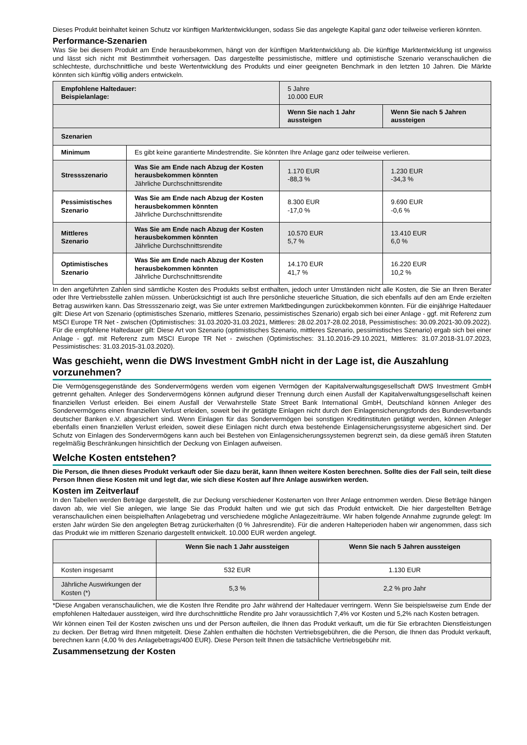Dieses Produkt beinhaltet keinen Schutz vor künftigen Marktentwicklungen, sodass Sie das angelegte Kapital ganz oder teilweise verlieren könnten.
Performance-Szenarien
Was Sie bei diesem Produkt am Ende herausbekommen, hängt von der künftigen Marktentwicklung ab. Die künftige Marktentwicklung ist ungewiss und lässt sich nicht mit Bestimmtheit vorhersagen. Das dargestellte pessimistische, mittlere und optimistische Szenario veranschaulichen die schlechteste, durchschnittliche und beste Wertentwicklung des Produkts und einer geeigneten Benchmark in den letzten 10 Jahren. Die Märkte könnten sich künftig völlig anders entwickeln.
| Empfohlene Haltedauer: Beispielanlage: | | 5 Jahre 10.000 EUR | |
| | | Wenn Sie nach 1 Jahr aussteigen | Wenn Sie nach 5 Jahren aussteigen |
| Szenarien | | | |
| Minimum | Es gibt keine garantierte Mindestrendite. Sie könnten Ihre Anlage ganz oder teilweise verlieren. | | |
| Stressszenario | Was Sie am Ende nach Abzug der Kosten herausbekommen könnten Jährliche Durchschnittsrendite | 1.170 EUR -88,3 % | 1.230 EUR -34,3 % |
| Pessimistisches Szenario | Was Sie am Ende nach Abzug der Kosten herausbekommen könnten Jährliche Durchschnittsrendite | 8.300 EUR -17,0 % | 9.690 EUR -0,6 % |
| Mittleres Szenario | Was Sie am Ende nach Abzug der Kosten herausbekommen könnten Jährliche Durchschnittsrendite | 10.570 EUR 5,7 % | 13.410 EUR 6,0 % |
| Optimistisches Szenario | Was Sie am Ende nach Abzug der Kosten herausbekommen könnten Jährliche Durchschnittsrendite | 14.170 EUR 41,7 % | 16.220 EUR 10,2 % |
In den angeführten Zahlen sind sämtliche Kosten des Produkts selbst enthalten, jedoch unter Umständen nicht alle Kosten, die Sie an Ihren Berater oder Ihre Vertriebsstelle zahlen müssen. Unberücksichtigt ist auch Ihre persönliche steuerliche Situation, die sich ebenfalls auf den am Ende erzielten Betrag auswirken kann. Das Stressszenario zeigt, was Sie unter extremen Marktbedingungen zurückbekommen könnten. Für die einjährige Haltedauer gilt: Diese Art von Szenario (optimistisches Szenario, mittleres Szenario, pessimistisches Szenario) ergab sich bei einer Anlage - ggf. mit Referenz zum MSCI Europe TR Net - zwischen (Optimistisches: 31.03.2020-31.03.2021, Mittleres: 28.02.2017-28.02.2018, Pessimistisches: 30.09.2021-30.09.2022). Für die empfohlene Haltedauer gilt: Diese Art von Szenario (optimistisches Szenario, mittleres Szenario, pessimistisches Szenario) ergab sich bei einer Anlage - ggf. mit Referenz zum MSCI Europe TR Net - zwischen (Optimistisches: 31.10.2016-29.10.2021, Mittleres: 31.07.2018-31.07.2023, Pessimistisches: 31.03.2015-31.03.2020).
Was geschieht, wenn die DWS Investment GmbH nicht in der Lage ist, die Auszahlung vorzunehmen?
Die Vermögensgegenstände des Sondervermögens werden vom eigenen Vermögen der Kapitalverwaltungsgesellschaft DWS Investment GmbH getrennt gehalten. Anleger des Sondervermögens können aufgrund dieser Trennung durch einen Ausfall der Kapitalverwaltungsgesellschaft keinen finanziellen Verlust erleiden. Bei einem Ausfall der Verwahrstelle State Street Bank International GmbH, Deutschland können Anleger des Sondervermögens einen finanziellen Verlust erleiden, soweit bei ihr getätigte Einlagen nicht durch den Einlagensicherungsfonds des Bundesverbands deutscher Banken e.V. abgesichert sind. Wenn Einlagen für das Sondervermögen bei sonstigen Kreditinstituten getätigt werden, können Anleger ebenfalls einen finanziellen Verlust erleiden, soweit diese Einlagen nicht durch etwa bestehende Einlagensicherungssysteme abgesichert sind. Der Schutz von Einlagen des Sondervermögens kann auch bei Bestehen von Einlagensicherungssystemen begrenzt sein, da diese gemäß ihren Statuten regelmäßig Beschränkungen hinsichtlich der Deckung von Einlagen aufweisen.
Welche Kosten entstehen?
Die Person, die Ihnen dieses Produkt verkauft oder Sie dazu berät, kann Ihnen weitere Kosten berechnen. Sollte dies der Fall sein, teilt diese Person Ihnen diese Kosten mit und legt dar, wie sich diese Kosten auf Ihre Anlage auswirken werden.
Kosten im Zeitverlauf
In den Tabellen werden Beträge dargestellt, die zur Deckung verschiedener Kostenarten von Ihrer Anlage entnommen werden. Diese Beträge hängen davon ab, wie viel Sie anlegen, wie lange Sie das Produkt halten und wie gut sich das Produkt entwickelt. Die hier dargestellten Beträge veranschaulichen einen beispielhaften Anlagebetrag und verschiedene mögliche Anlagezeiträume. Wir haben folgende Annahme zugrunde gelegt: Im ersten Jahr würden Sie den angelegten Betrag zurückerhalten (0 % Jahresrendite). Für die anderen Halteperioden haben wir angenommen, dass sich das Produkt wie im mittleren Szenario dargestellt entwickelt. 10.000 EUR werden angelegt.
| | Wenn Sie nach 1 Jahr aussteigen | Wenn Sie nach 5 Jahren aussteigen |
| Kosten insgesamt | 532 EUR | 1.130 EUR |
| Jährliche Auswirkungen der Kosten (*) | 5,3 % | 2,2 % pro Jahr |
*Diese Angaben veranschaulichen, wie die Kosten Ihre Rendite pro Jahr während der Haltedauer verringern. Wenn Sie beispielsweise zum Ende der empfohlenen Haltedauer aussteigen, wird Ihre durchschnittliche Rendite pro Jahr voraussichtlich 7,4% vor Kosten und 5,2% nach Kosten betragen.
Wir können einen Teil der Kosten zwischen uns und der Person aufteilen, die Ihnen das Produkt verkauft, um die für Sie erbrachten Dienstleistungen zu decken. Der Betrag wird Ihnen mitgeteilt. Diese Zahlen enthalten die höchsten Vertriebsgebühren, die die Person, die Ihnen das Produkt verkauft, berechnen kann (4,00 % des Anlagebetrags/400 EUR). Diese Person teilt Ihnen die tatsächliche Vertriebsgebühr mit.
Zusammensetzung der Kosten